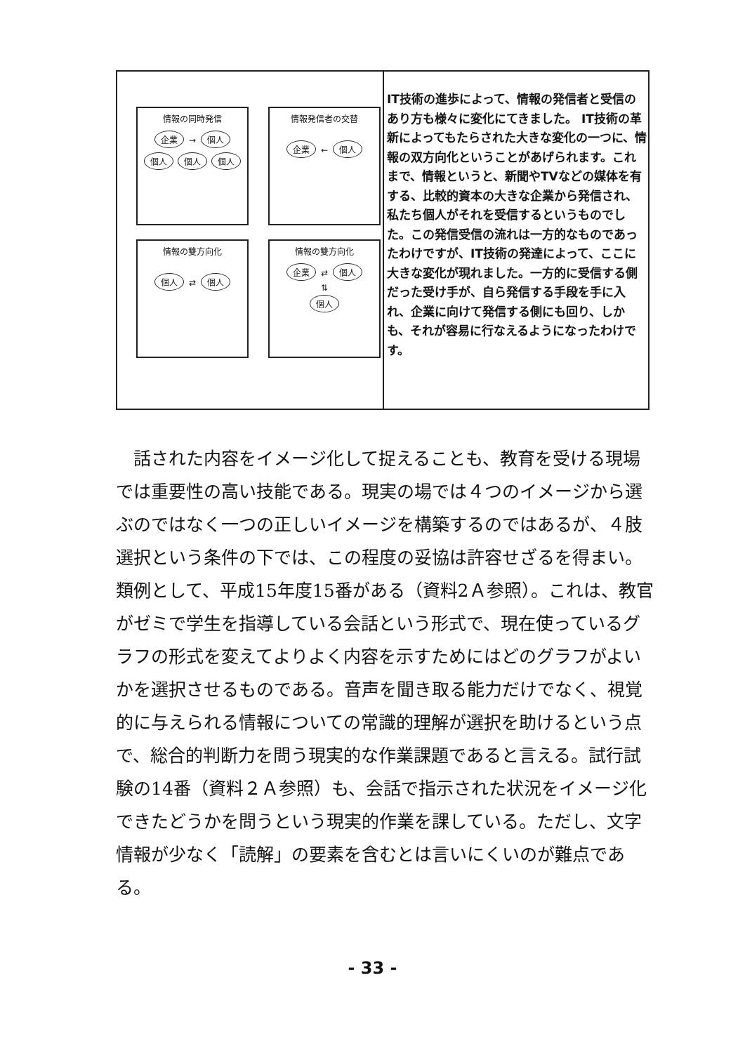| 情報の同時発信 企業 → 個人 個人 個人 個人 情報発信者の交替 企業 ← 個人 情報の雙方向化 個人 ⇄ 個人 情報の雙方向化 企業 ⇄ 個人 ⇅ 個人 | IT技術の進歩によって、情報の発信者と受信のあり方も様々に変化にてきました。 IT技術の革新によってもたらされた大きな変化の一つに、情報の双方向化ということがあげられます。これまで、情報というと、新聞やTVなどの媒体を有する、比較的資本の大きな企業から発信され、私たち個人がそれを受信するというものでした。この発信受信の流れは一方的なものであったわけですが、IT技術の発達によって、ここに大きな変化が現れました。一方的に受信する側だった受け手が、自ら発信する手段を手に入れ、企業に向けて発信する側にも回り、しかも、それが容易に行なえるようになったわけです。 |
話された内容をイメージ化して捉えることも、教育を受ける現場では重要性の高い技能である。現実の場では４つのイメージから選ぶのではなく一つの正しいイメージを構築するのではあるが、４肢選択という条件の下では、この程度の妥協は許容せざるを得まい。類例として、平成15年度15番がある（資料2Ａ参照）。これは、教官がゼミで学生を指導している会話という形式で、現在使っているグラフの形式を変えてよりよく内容を示すためにはどのグラフがよいかを選択させるものである。音声を聞き取る能力だけでなく、視覚的に与えられる情報についての常識的理解が選択を助けるという点で、総合的判断力を問う現実的な作業課題であると言える。試行試験の14番（資料２Ａ参照）も、会話で指示された状況をイメージ化できたどうかを問うという現実的作業を課している。ただし、文字情報が少なく「読解」の要素を含むとは言いにくいのが難点である。
- 33 -